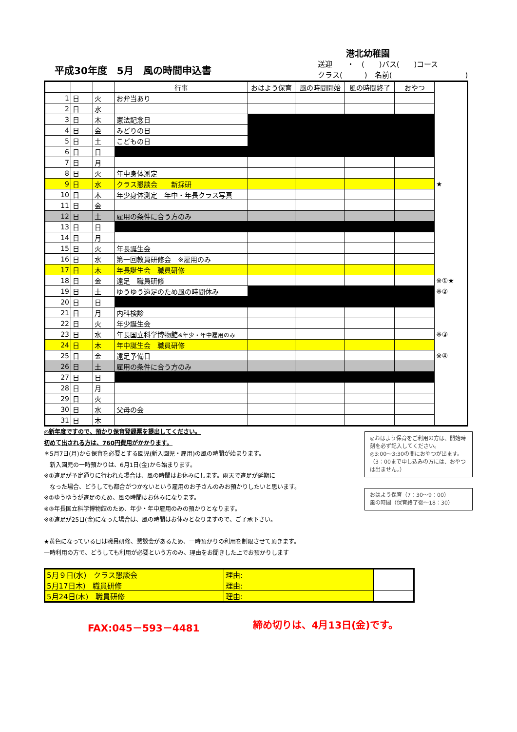港北幼稚園
平成30年度　5月　風の時間申込書
送迎　　・　(　　)バス(　　)コース
クラス(　　　)　名前(　　　　　　　　　　)
| | | | 行事 | おはよう保育 | 風の時間開始 | 風の時間終了 | おやつ | |
| --- | --- | --- | --- | --- | --- | --- | --- | --- |
| 1 | 日 | 火 | お弁当あり | | | | | |
| 2 | 日 | 水 | | | | | | |
| 3 | 日 | 木 | 憲法記念日 | | | | | |
| 4 | 日 | 金 | みどりの日 | | | | | |
| 5 | 日 | 土 | こどもの日 | | | | | |
| 6 | 日 | 日 | | | | | | |
| 7 | 日 | 月 | | | | | | |
| 8 | 日 | 火 | 年中身体測定 | | | | | |
| 9 | 日 | 水 | クラス懇談会 新採研 | | | | | ★ |
| 10 | 日 | 木 | 年少身体測定 年中・年長クラス写真 | | | | | |
| 11 | 日 | 金 | | | | | | |
| 12 | 日 | 土 | 雇用の条件に合う方のみ | | | | | |
| 13 | 日 | 日 | | | | | | |
| 14 | 日 | 月 | | | | | | |
| 15 | 日 | 火 | 年長誕生会 | | | | | |
| 16 | 日 | 水 | 第一回教員研修会 ※雇用のみ | | | | | |
| 17 | 日 | 木 | 年長誕生会 職員研修 | | | | | |
| 18 | 日 | 金 | 遠足 職員研修 | | | | | ※①★ |
| 19 | 日 | 土 | ゆうゆう遠足のため風の時間休み | | | | | ※② |
| 20 | 日 | 日 | | | | | | |
| 21 | 日 | 月 | 内科検診 | | | | | |
| 22 | 日 | 火 | 年少誕生会 | | | | | |
| 23 | 日 | 水 | 年長国立科学博物館 ※年少・年中雇用のみ | | | | | ※③ |
| 24 | 日 | 木 | 年中誕生会 職員研修 | | | | | |
| 25 | 日 | 金 | 遠足予備日 | | | | | ※④ |
| 26 | 日 | 土 | 雇用の条件に合う方のみ | | | | | |
| 27 | 日 | 日 | | | | | | |
| 28 | 日 | 月 | | | | | | |
| 29 | 日 | 火 | | | | | | |
| 30 | 日 | 水 | 父母の会 | | | | | |
| 31 | 日 | 木 | | | | | | |
◎新年度ですので、預かり保育登録票を提出してください。
初めて出される方は、760円費用がかかります。
＊5月7日(月)から保育を必要とする園児(新入園児・雇用)の風の時間が始まります。
　新入園児の一時預かりは、6月1日(金)から始まります。
※①遠足が予定通りに行われた場合は、風の時間はお休みにします。雨天で遠足が延期に
　なった場合、どうしても都合がつかないという雇用のお子さんのみお預かりしたいと思います。
※②ゆうゆうが遠足のため、風の時間はお休みになります。
※③年長国立科学博物館のため、年少・年中雇用のみの預かりとなります。
※④遠足が25日(金)になった場合は、風の時間はお休みとなりますので、ご了承下さい。
★黄色になっている日は職員研修、懇談会があるため、一時預かりの利用を制限させて頂きます。
一時利用の方で、どうしても利用が必要という方のみ、理由をお聞きした上でお預かりします
◎おはよう保育をご利用の方は、開始時刻を必ず記入してください。
◎3:00～3:30の間におやつが出ます。
（3：00まで申し込みの方には、おやつは出ません。）
おはよう保育（7：30～9：00）
風の時間（保育終了後～18：30）
| 5月９日(水) クラス懇談会 | 理由: | |
| 5月17日木) 職員研修 | 理由: | |
| 5月24日(木) 職員研修 | 理由: | |
FAX:045－593－4481 締め切りは、4月13日(金)です。